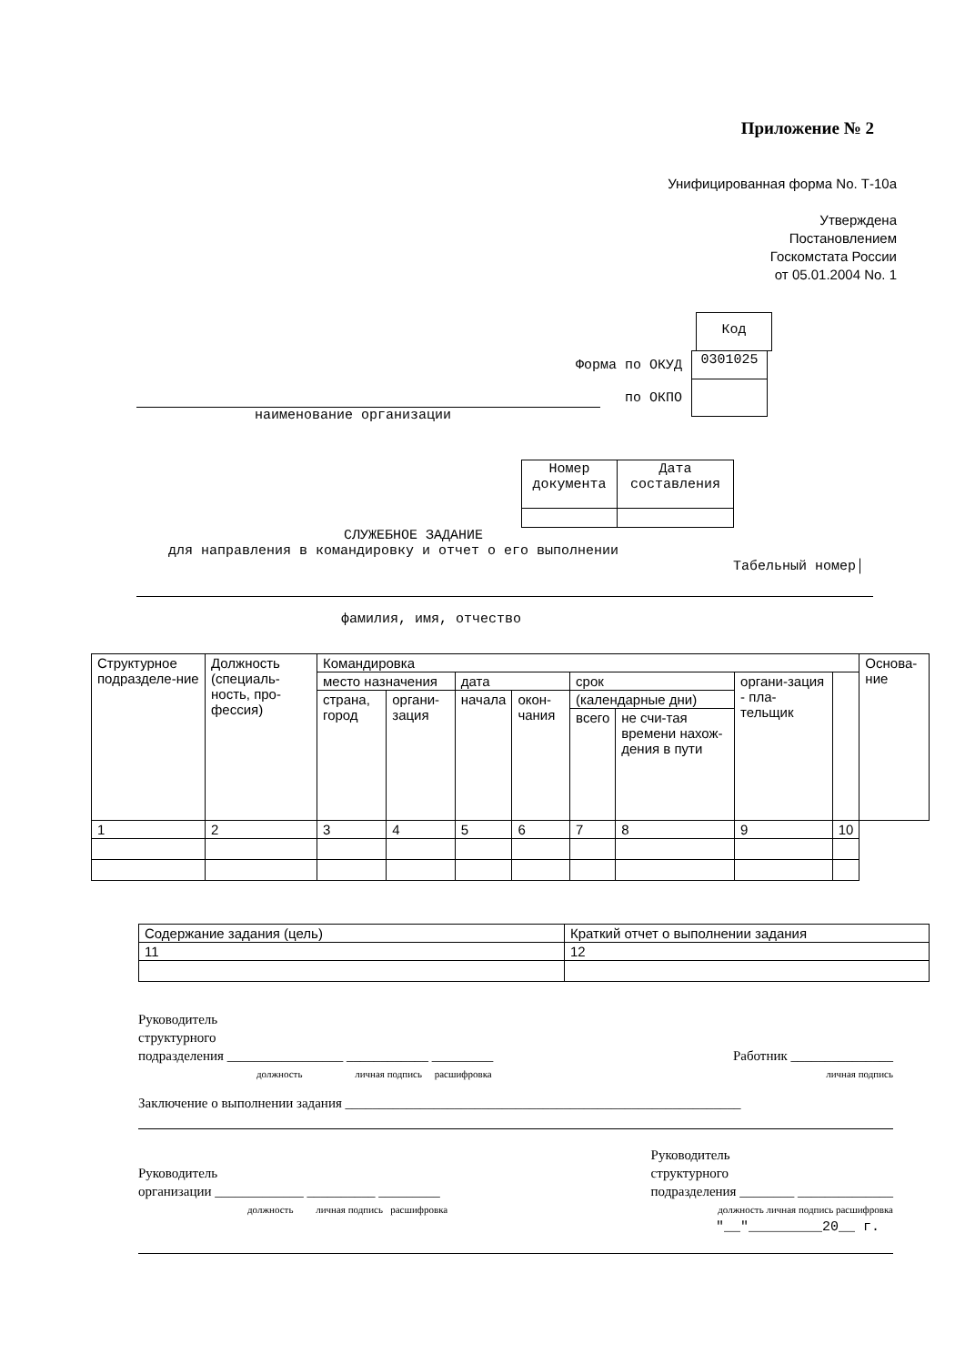Приложение № 2
Унифицированная форма No. Т-10а
Утверждена
Постановлением
Госкомстата России
от 05.01.2004 No. 1
| Код |
Форма по ОКУД
| 0301025 |
по ОКПО
наименование организации
| Номер документа | Дата составления |
СЛУЖЕБНОЕ ЗАДАНИЕ
для направления в командировку и отчет о его выполнении
Табельный номер│
фамилия, имя, отчество
| Структурное подразделе-ние | Должность (специаль-ность, про-фессия) | Командировка | | | | | | | | Основа-ние |
| | | место назначения | | дата | | срок | | органи-зация - пла-тельщик | | |
| | | страна, город | органи-зация | начала | окон-чания | (календарные дни) | | | | |
| | | | | | | всего | не счи-тая времени нахож-дения в пути | | | |
| 1 | 2 | 3 | 4 | 5 | 6 | 7 | 8 | 9 | 10 | |
| Содержание задания (цель) | Краткий отчет о выполнении задания |
| 11 | 12 |
Руководитель
структурного
подразделения _________________ ____________ _________
должность личная подпись расшифровка
Работник _______________
личная подпись
Заключение о выполнении задания __________________________________________________________
Руководитель
организации _____________ __________ _________
должность личная подпись расшифровка
Руководитель
структурного
подразделения ________ ______________
должность личная подпись расшифровка
"__"_________20__ г.